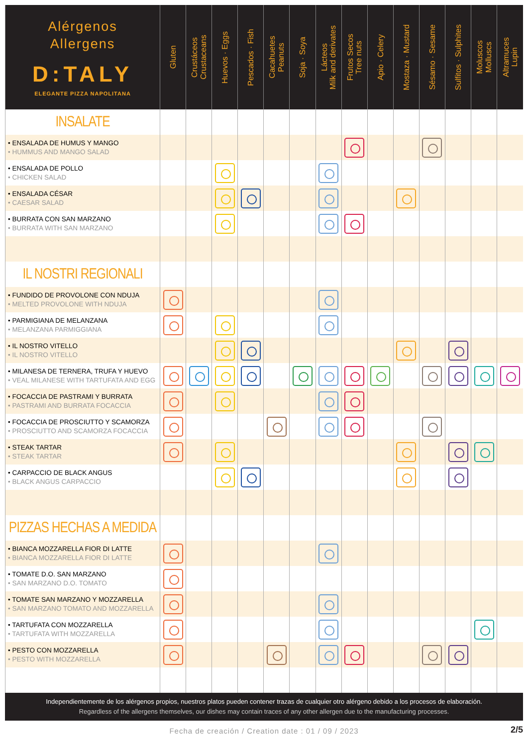| Alérgenos Allergens D:TALY ELEGANTE PIZZA NAPOLITANA | Gluten | Crustáceos Crustaceans | Huevos · Eggs | Pescados · Fish | Cacahuetes Peanuts | Soja · Soya | Lácteos Milk and derivates | Frutos Secos Tree nuts | Apio · Celery | Mostaza · Mustard | Sésamo · Sesame | Sulfitos · Sulphites | Moluscos Molluscs | Altramuces Lupin |
| --- | --- | --- | --- | --- | --- | --- | --- | --- | --- | --- | --- | --- | --- | --- |
| INSALATE | | | | | | | | | | | | | | |
| • ENSALADA DE HUMUS Y MANGO • HUMMUS AND MANGO SALAD | | | | | | | | | | | | | | |
| • ENSALADA DE POLLO • CHICKEN SALAD | | | | | | | | | | | | | | |
| • ENSALADA CÉSAR • CAESAR SALAD | | | | | | | | | | | | | | |
| • BURRATA CON SAN MARZANO • BURRATA WITH SAN MARZANO | | | | | | | | | | | | | | |
| IL NOSTRI REGIONALI | | | | | | | | | | | | | | |
| • FUNDIDO DE PROVOLONE CON NDUJA • MELTED PROVOLONE WITH NDUJA | | | | | | | | | | | | | | |
| • PARMIGIANA DE MELANZANA • MELANZANA PARMIGGIANA | | | | | | | | | | | | | | |
| • IL NOSTRO VITELLO • IL NOSTRO VITELLO | | | | | | | | | | | | | | |
| • MILANESA DE TERNERA, TRUFA Y HUEVO • VEAL MILANESE WITH TARTUFATA AND EGG | | | | | | | | | | | | | | |
| • FOCACCIA DE PASTRAMI Y BURRATA • PASTRAMI AND BURRATA FOCACCIA | | | | | | | | | | | | | | |
| • FOCACCIA DE PROSCIUTTO Y SCAMORZA • PROSCIUTTO AND SCAMORZA FOCACCIA | | | | | | | | | | | | | | |
| • STEAK TARTAR • STEAK TARTAR | | | | | | | | | | | | | | |
| • CARPACCIO DE BLACK ANGUS • BLACK ANGUS CARPACCIO | | | | | | | | | | | | | | |
| PIZZAS HECHAS A MEDIDA | | | | | | | | | | | | | | |
| • BIANCA MOZZARELLA FIOR DI LATTE • BIANCA MOZZARELLA FIOR DI LATTE | | | | | | | | | | | | | | |
| • TOMATE D.O. SAN MARZANO • SAN MARZANO D.O. TOMATO | | | | | | | | | | | | | | |
| • TOMATE SAN MARZANO Y MOZZARELLA • SAN MARZANO TOMATO AND MOZZARELLA | | | | | | | | | | | | | | |
| • TARTUFATA CON MOZZARELLA • TARTUFATA WITH MOZZARELLA | | | | | | | | | | | | | | |
| • PESTO CON MOZZARELLA • PESTO WITH MOZZARELLA | | | | | | | | | | | | | | |
Independientemente de los alérgenos propios, nuestros platos pueden contener trazas de cualquier otro alérgeno debido a los procesos de elaboración.
Regardless of the allergens themselves, our dishes may contain traces of any other allergen due to the manufacturing processes.
Fecha de creación / Creation date : 01 / 09 / 2023 2/5